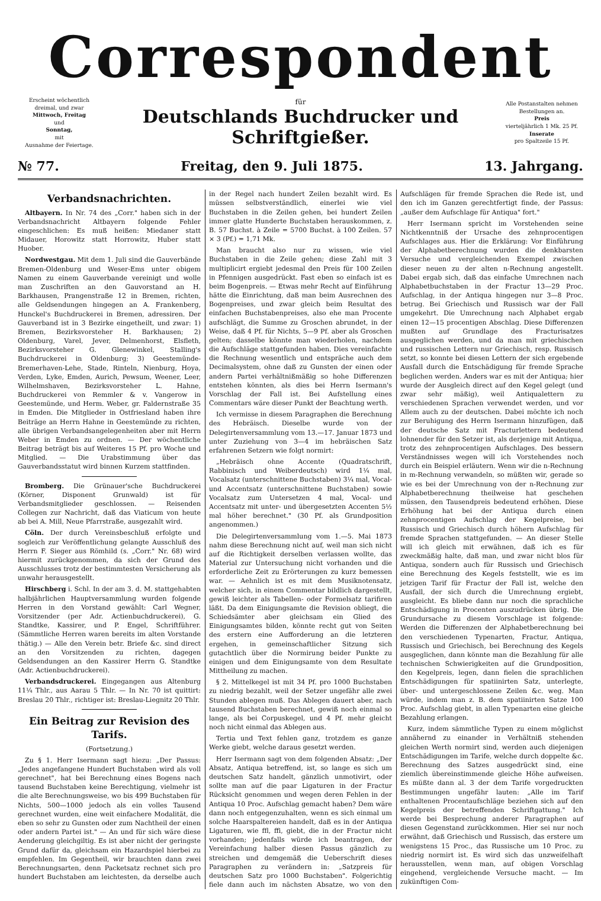Correspondent
Erscheint wöchentlich dreimal, und zwar
Mittwoch, Freitag
und
Sonntag,
mit
Ausnahme der Feiertage.
für
Deutschlands Buchdrucker und Schriftgießer.
Alle Postanstalten nehmen Bestellungen an.
Preis
vierteljährlich 1 Mk. 25 Pf.
Inserate
pro Spaltzeile 15 Pf.
№ 77. Freitag, den 9. Juli 1875. 13. Jahrgang.
Verbandsnachrichten.
Altbayern. In Nr. 74 des „Corr." haben sich in der Verbandsnachricht Altbayern folgende Fehler eingeschlichen: Es muß heißen: Miedaner statt Midauer, Horowitz statt Horrowitz, Huber statt Huober.
Nordwestgau. Mit dem 1. Juli sind die Gauverbände Bremen-Oldenburg und Weser-Ems unter obigem Namen zu einem Gauverbande vereinigt und wolle man Zuschriften an den Gauvorstand an H. Barkhausen, Prangenstraße 12 in Bremen, richten, alle Geldsendungen hingegen an A. Frankenberg, Hunckel's Buchdruckerei in Bremen, adressiren. Der Gauverband ist in 3 Bezirke eingetheilt, und zwar: 1) Bremen, Bezirksvorsteher H. Barkhausen; 2) Oldenburg, Varel, Jever, Delmenhorst, Elsfleth, Bezirksvorsteher G. Glenewinkel, Stalling's Buchdruckerei in Oldenburg; 3) Geestemünde-Bremerhaven-Lehe, Stade, Rinteln, Nienburg, Hoya, Verden, Lyke, Emden, Aurich, Pewsum, Weener, Leer, Wilhelmshaven, Bezirksvorsteher L. Hahne, Buchdruckerei von Remmler & v. Vangerow in Geestemünde, und Herm. Weber, gr. Faldernstraße 35 in Emden. Die Mitglieder in Ostfriesland haben ihre Beiträge an Herrn Hahne in Geestemünde zu richten, alle übrigen Verbandsangelegenheiten aber mit Herrn Weber in Emden zu ordnen. — Der wöchentliche Beitrag beträgt bis auf Weiteres 15 Pf. pro Woche und Mitglied. — Die Urabstimmung über das Gauverbandsstatut wird binnen Kurzem stattfinden.
Bromberg. Die Grünauer'sche Buchdruckerei (Körner, Disponent Grunwald) ist für Verbandsmitglieder geschlossen. — Reisenden Collegen zur Nachricht, daß das Viaticum von heute ab bei A. Mill, Neue Pfarrstraße, ausgezahlt wird.
Cöln. Der durch Vereinsbeschluß erfolgte und sogleich zur Veröffentlichung gelangte Ausschluß des Herrn F. Sieger aus Römhild (s. „Corr." Nr. 68) wird hiermit zurückgenommen, da sich der Grund des Ausschlusses trotz der bestimmtesten Versicherung als unwahr herausgestellt.
Hirschberg i. Schl. In der am 3. d. M. stattgehabten halbjährlichen Hauptversammlung wurden folgende Herren in den Vorstand gewählt: Carl Wegner, Vorsitzender (per Adr. Actienbuchdruckerei), G. Standtke, Kassirer, und P. Engel, Schriftführer. (Sämmtliche Herren waren bereits im alten Vorstande thätig.) — Alle den Verein betr. Briefe &c. sind direct an den Vorsitzenden zu richten, dagegen Geldsendungen an den Kassirer Herrn G. Standtke (Adr. Actienbuchdruckerei).
Verbandsdruckerei. Eingegangen aus Altenburg 11¼ Thlr., aus Aarau 5 Thlr. — In Nr. 70 ist quittirt: Breslau 20 Thlr., richtiger ist: Breslau-Liegnitz 20 Thlr.
Ein Beitrag zur Revision des Tarifs.
(Fortsetzung.)
Zu § 1. Herr Isermann sagt hiezu: „Der Passus: „Jedes angefangene Hundert Buchstaben wird als voll gerechnet", hat bei Berechnung eines Bogens nach tausend Buchstaben keine Berechtigung, vielmehr ist die alte Berechnungsweise, wo bis 499 Buchstaben für Nichts, 500—1000 jedoch als ein volles Tausend gerechnet wurden, eine weit einfachere Modalität, die eben so sehr zu Gunsten oder zum Nachtheil der einen oder andern Partei ist." — An und für sich wäre diese Aenderung gleichgiltig. Es ist aber nicht der geringste Grund dafür da, gleichsam ein Hazardspiel hierbei zu empfehlen. Im Gegentheil, wir brauchten dann zwei Berechnungsarten, denn Packetsatz rechnet sich pro hundert Buchstaben am leichtesten, da derselbe auch in der Regel nach hundert Zeilen bezahlt wird. Es müssen selbstverständlich, einerlei wie viel Buchstaben in die Zeilen gehen, bei hundert Zeilen immer glatte Hunderte Buchstaben herauskommen, z. B. 57 Buchst. à Zeile = 5700 Buchst. à 100 Zeilen. 57 × 3 (Pf.) = 1,71 Mk.
Man braucht also nur zu wissen, wie viel Buchstaben in die Zeile gehen; diese Zahl mit 3 multiplicirt ergiebt jedesmal den Preis für 100 Zeilen in Pfennigen ausgedrückt. Fast eben so einfach ist es beim Bogenpreis. — Etwas mehr Recht auf Einführung hätte die Einrichtung, daß man beim Ausrechnen des Bogenpreises, und zwar gleich beim Resultat des einfachen Buchstabenpreises, also ehe man Procente aufschlägt, die Summe zu Groschen abrundet, in der Weise, daß 4 Pf. für Nichts, 5—9 Pf. aber als Groschen gelten; dasselbe könnte man wiederholen, nachdem die Aufschläge stattgefunden haben. Dies vereinfachte die Rechnung wesentlich und entspräche auch dem Decimalsystem, ohne daß zu Gunsten der einen oder andern Partei verhältnißmäßig so hohe Differenzen entstehen könnten, als dies bei Herrn Isermann's Vorschlag der Fall ist. Bei Aufstellung eines Commentars wäre dieser Punkt der Beachtung werth.
Ich vermisse in diesem Paragraphen die Berechnung des Hebräisch. Dieselbe wurde von der Delegirtenversammlung vom 13.—17. Januar 1873 und unter Zuziehung von 3—4 im hebräischen Satz erfahrenen Setzern wie folgt normirt:
„Hebräisch ohne Accente (Quadratschrift, Rabbinisch und Weiberdeutsch) wird 1¼ mal, Vocalsatz (unterschnittene Buchstaben) 3¼ mal, Vocal- und Accentsatz (unterschnittene Buchstaben) sowie Vocalsatz zum Untersetzen 4 mal, Vocal- und Accentsatz mit unter- und übergesetzten Accenten 5½ mal höher berechnet." (30 Pf. als Grundposition angenommen.)
Die Delegirtenversammlung vom 1.—5. Mai 1873 nahm diese Berechnung nicht auf, weil man sich nicht auf die Richtigkeit derselben verlassen wollte, das Material zur Untersuchung nicht vorhanden und die erforderliche Zeit zu Erörterungen zu kurz bemessen war. — Aehnlich ist es mit dem Musiknotensatz, welcher sich, in einem Commentar bildlich dargestellt, gewiß leichter als Tabellen- oder Formelsatz tarifiren läßt. Da dem Einigungsamte die Revision obliegt, die Schiedsämter aber gleichsam ein Glied des Einigungsamtes bilden, könnte recht gut von Seiten des erstern eine Aufforderung an die letzteren ergehen, in gemeinschaftlicher Sitzung sich gutachtlich über die Normirung beider Punkte zu einigen und dem Einigungsamte von dem Resultate Mittheilung zu machen.
§ 2. Mittelkegel ist mit 34 Pf. pro 1000 Buchstaben zu niedrig bezahlt, weil der Setzer ungefähr alle zwei Stunden ablegen muß. Das Ablegen dauert aber, nach tausend Buchstaben berechnet, gewiß noch einmal so lange, als bei Corpuskegel, und 4 Pf. mehr gleicht noch nicht einmal das Ablegen aus.
Tertia und Text fehlen ganz, trotzdem es ganze Werke giebt, welche daraus gesetzt werden.
Herr Isermann sagt von dem folgenden Absatz: „Der Absatz, Antiqua betreffend, ist, so lange es sich um deutschen Satz handelt, gänzlich unmotivirt, oder sollte man auf die paar Ligaturen in der Fractur Rücksicht genommen und wegen deren Fehlen in der Antiqua 10 Proc. Aufschlag gemacht haben? Dem wäre dann noch entgegenzuhalten, wenn es sich einmal um solche Haarspaltereien handelt, daß es in der Antiqua Ligaturen, wie ffl, ffi, giebt, die in der Fractur nicht vorhanden; jedenfalls würde ich beantragen, der Vereinfachung halber diesen Passus gänzlich zu streichen und demgemäß die Ueberschrift dieses Paragraphen zu verändern in: „Satzpreis für deutschen Satz pro 1000 Buchstaben". Folgerichtig fiele dann auch im nächsten Absatze, wo von den Aufschlägen für fremde Sprachen die Rede ist, und den ich im Ganzen gerechtfertigt finde, der Passus: „außer dem Aufschlage für Antiqua" fort."
Herr Isermann spricht im Vorstehenden seine Nichtkenntniß der Ursache des zehnprocentigen Aufschlages aus. Hier die Erklärung: Vor Einführung der Alphabetberechnung wurden die denkbarsten Versuche und vergleichenden Exempel zwischen dieser neuen zu der alten n-Rechnung angestellt. Dabei ergab sich, daß das einfache Umrechnen nach Alphabetbuchstaben in der Fractur 13—29 Proc. Aufschlag, in der Antiqua hingegen nur 3—8 Proc. betrug. Bei Griechisch und Russisch war der Fall umgekehrt. Die Umrechnung nach Alphabet ergab einen 12—15 procentigen Abschlag. Diese Differenzen mußten auf Grundlage des Fracturisatzes ausgeglichen werden, und da man mit griechischen und russischen Lettern nur Griechisch, resp. Russisch setzt, so konnte bei diesen Lettern der sich ergebende Ausfall durch die Entschädigung für fremde Sprache beglichen werden. Anders war es mit der Antiqua; hier wurde der Ausgleich direct auf den Kegel gelegt (und zwar sehr mäßig), weil Antiqualettern zu verschiedenen Sprachen verwendet werden, und vor Allem auch zu der deutschen. Dabei möchte ich noch zur Beruhigung des Herrn Isermann hinzufügen, daß der deutsche Satz mit Fracturlettern bedeutend lohnender für den Setzer ist, als derjenige mit Antiqua, trotz des zehnprocentigen Aufschlages. Des bessern Verständnisses wegen will ich Vorstehendes noch durch ein Beispiel erläutern. Wenn wir die n-Rechnung in m-Rechnung verwandeln, so müßten wir, gerade so wie es bei der Umrechnung von der n-Rechnung zur Alphabetberechnung theilweise hat geschehen müssen, den Tausendpreis bedeutend erhöhen. Diese Erhöhung hat bei der Antiqua durch einen zehnprocentigen Aufschlag der Kegelpreise, bei Russisch und Griechisch durch höhern Aufschlag für fremde Sprachen stattgefunden. — An dieser Stelle will ich gleich mit erwähnen, daß ich es für zweckmäßig halte, daß man, und zwar nicht blos für Antiqua, sondern auch für Russisch und Griechisch eine Berechnung des Kegels feststellt, wie es im jetzigen Tarif für Fractur der Fall ist, welche den Ausfall, der sich durch die Umrechnung ergiebt, ausgleicht. Es bliebe dann nur noch die sprachliche Entschädigung in Procenten auszudrücken übrig. Die Grundursache zu diesem Vorschlage ist folgende: Werden die Differenzen der Alphabetberechnung bei den verschiedenen Typenarten, Fractur, Antiqua, Russisch und Griechisch, bei Berechnung des Kegels ausgeglichen, dann könnte man die Bezahlung für alle technischen Schwierigkeiten auf die Grundposition, den Kegelpreis, legen, dann fielen die sprachlichen Entschädigungen für spatiinirten Satz, unterlegte, über- und untergeschlossene Zeilen &c. weg. Man würde, indem man z. B. dem spatiinirten Satze 100 Proc. Aufschlag giebt, in allen Typenarten eine gleiche Bezahlung erlangen.
Kurz, indem sämmtliche Typen zu einem möglichst annähernd zu einander in Verhältniß stehenden gleichen Werth normirt sind, werden auch diejenigen Entschädigungen im Tarife, welche durch doppelte &c. Berechnung des Satzes ausgedrückt sind, eine ziemlich übereinstimmende gleiche Höhe aufweisen. Es müßte dann al. 3 der dem Tarife vorgedruckten Bestimmungen ungefähr lauten: „Alle im Tarif enthaltenen Procentaufschläge beziehen sich auf den Kegelpreis der betreffenden Schriftgattung." Ich werde bei Besprechung anderer Paragraphen auf diesen Gegenstand zurückkommen. Hier sei nur noch erwähnt, daß Griechisch und Russisch, das erstere um wenigstens 15 Proc., das Russische um 10 Proc. zu niedrig normirt ist. Es wird sich das unzweifelhaft herausstellen, wenn man, auf obigen Vorschlag eingehend, vergleichende Versuche macht. — Im zukünftigen Com-